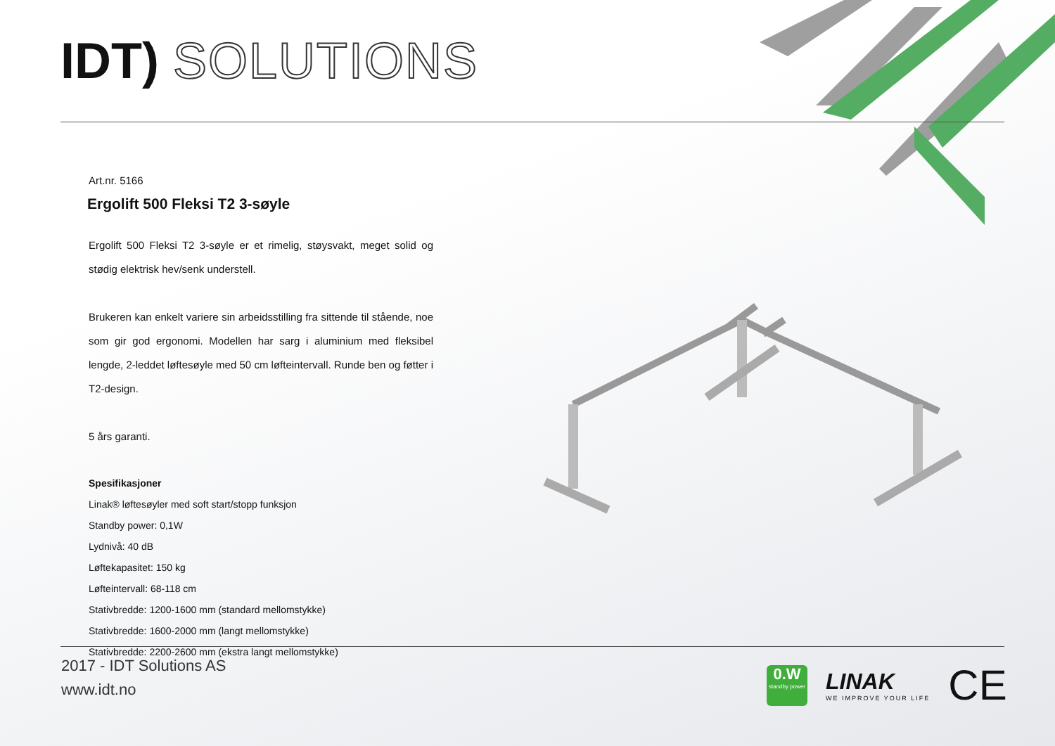IDT) SOLUTIONS
Art.nr. 5166
Ergolift 500 Fleksi T2 3-søyle
Ergolift 500 Fleksi T2 3-søyle er et rimelig, støysvakt, meget solid og stødig elektrisk hev/senk understell.
Brukeren kan enkelt variere sin arbeidsstilling fra sittende til stående, noe som gir god ergonomi. Modellen har sarg i aluminium med fleksibel lengde, 2-leddet løftesøyle med 50 cm løfteintervall. Runde ben og føtter i T2-design.
5 års garanti.
Spesifikasjoner
Linak® løftesøyler med soft start/stopp funksjon
Standby power: 0,1W
Lydnivå: 40 dB
Løftekapasitet: 150 kg
Løfteintervall: 68-118 cm
Stativbredde: 1200-1600 mm (standard mellomstykke)
Stativbredde: 1600-2000 mm (langt mellomstykke)
Stativbredde: 2200-2600 mm (ekstra langt mellomstykke)
2017 - IDT Solutions AS
www.idt.no
0.W
standby power
LINAK
WE IMPROVE YOUR LIFE
CE